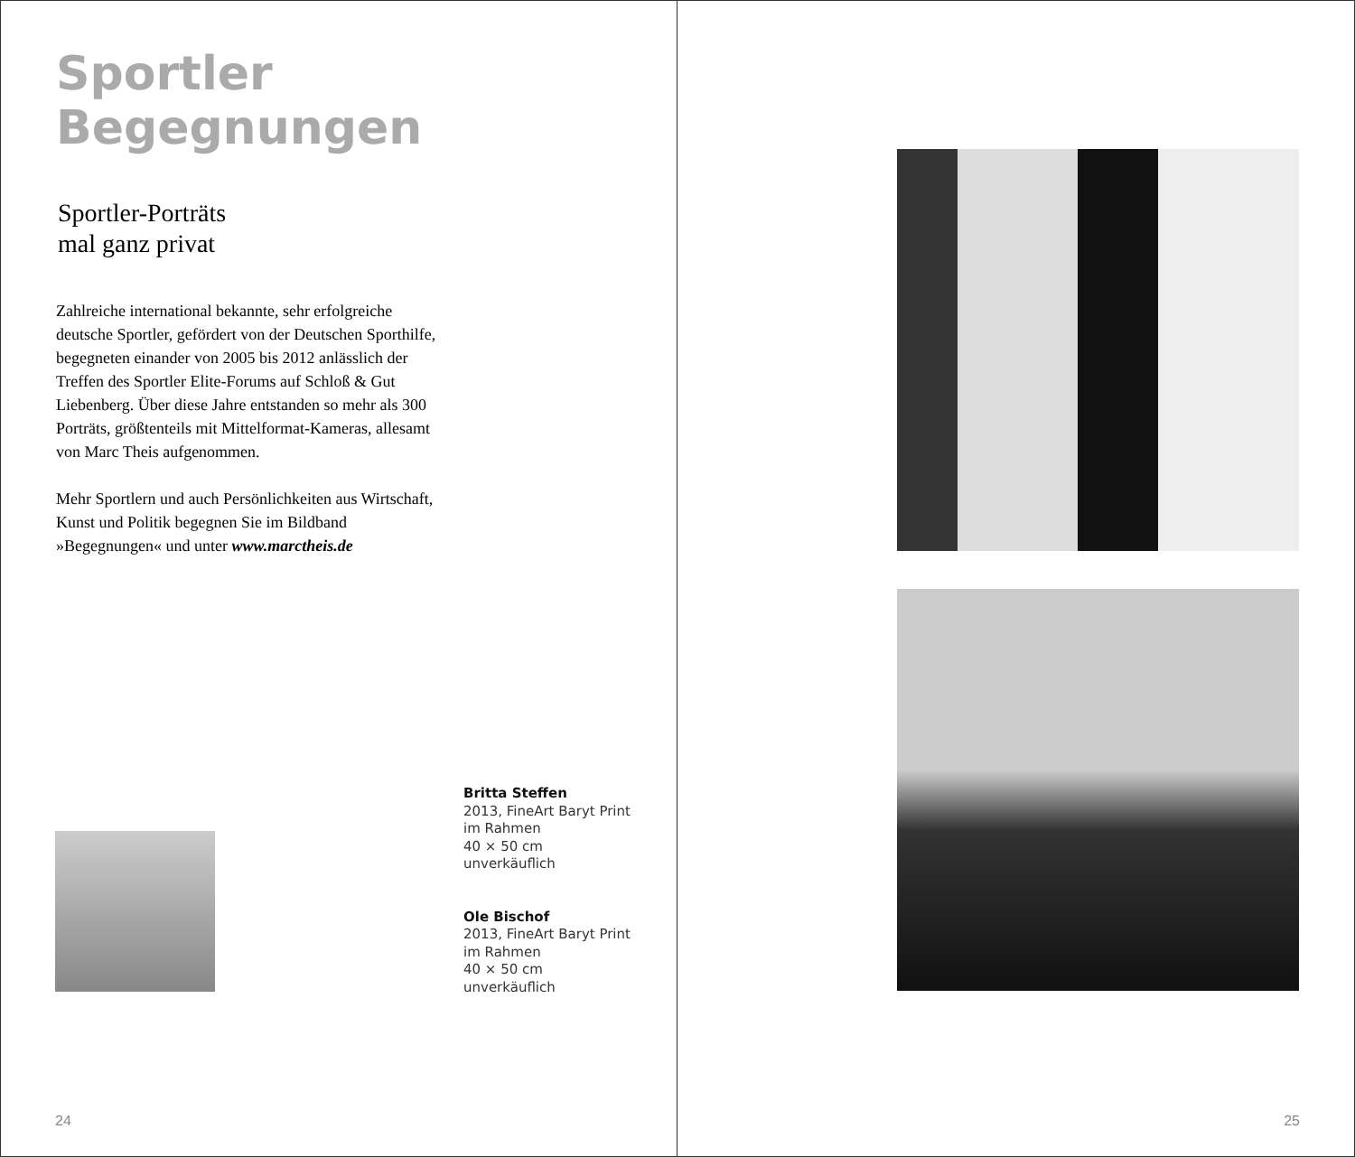Sportler Begegnungen
Sportler-Porträts
mal ganz privat
Zahlreiche international bekannte, sehr erfolgreiche deutsche Sportler, gefördert von der Deutschen Sporthilfe, begegneten einander von 2005 bis 2012 anlässlich der Treffen des Sportler Elite-Forums auf Schloß & Gut Liebenberg. Über diese Jahre entstanden so mehr als 300 Porträts, größtenteils mit Mittelformat-Kameras, allesamt von Marc Theis aufgenommen.
Mehr Sportlern und auch Persönlichkeiten aus Wirtschaft, Kunst und Politik begegnen Sie im Bildband »Begegnungen« und unter www.marctheis.de
Britta Steffen
2013, FineArt Baryt Print
im Rahmen
40 × 50 cm
unverkäuflich
Ole Bischof
2013, FineArt Baryt Print
im Rahmen
40 × 50 cm
unverkäuflich
24
25